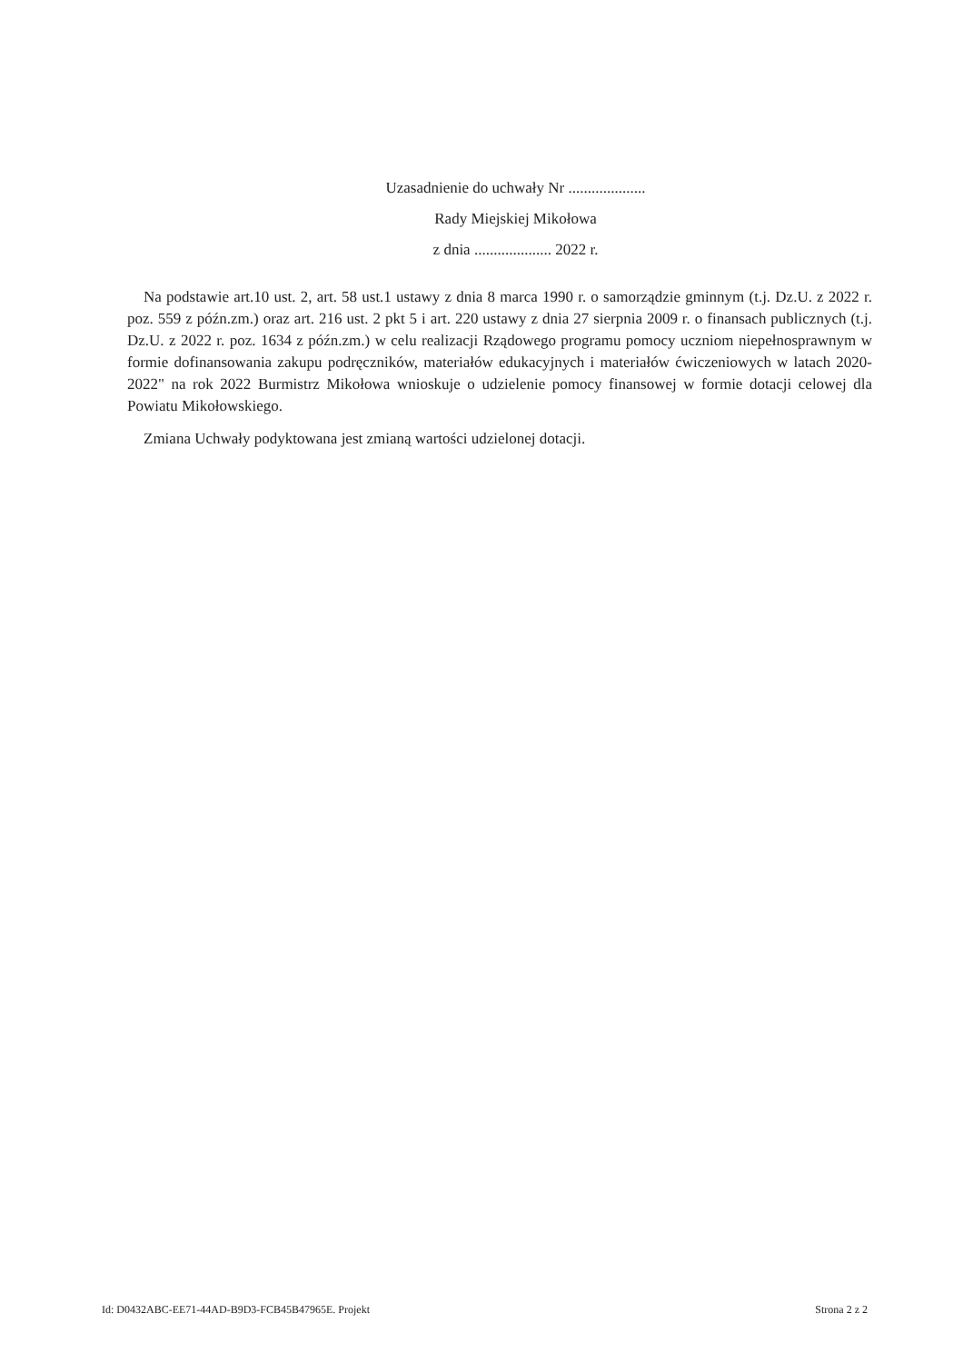Uzasadnienie do uchwały Nr ....................
Rady Miejskiej Mikołowa
z dnia .................... 2022 r.
Na podstawie art.10 ust. 2, art. 58 ust.1 ustawy z dnia 8 marca 1990 r. o samorządzie gminnym (t.j. Dz.U. z 2022 r. poz. 559 z późn.zm.) oraz art. 216 ust. 2 pkt 5 i art. 220 ustawy z dnia 27 sierpnia 2009 r. o finansach publicznych (t.j. Dz.U. z 2022 r. poz. 1634 z późn.zm.) w celu realizacji Rządowego programu pomocy uczniom niepełnosprawnym w formie dofinansowania zakupu podręczników, materiałów edukacyjnych i materiałów ćwiczeniowych w latach 2020-2022" na rok 2022 Burmistrz Mikołowa wnioskuje o udzielenie pomocy finansowej w formie dotacji celowej dla Powiatu Mikołowskiego.
Zmiana Uchwały podyktowana jest zmianą wartości udzielonej dotacji.
Id: D0432ABC-EE71-44AD-B9D3-FCB45B47965E. Projekt Strona 2 z 2